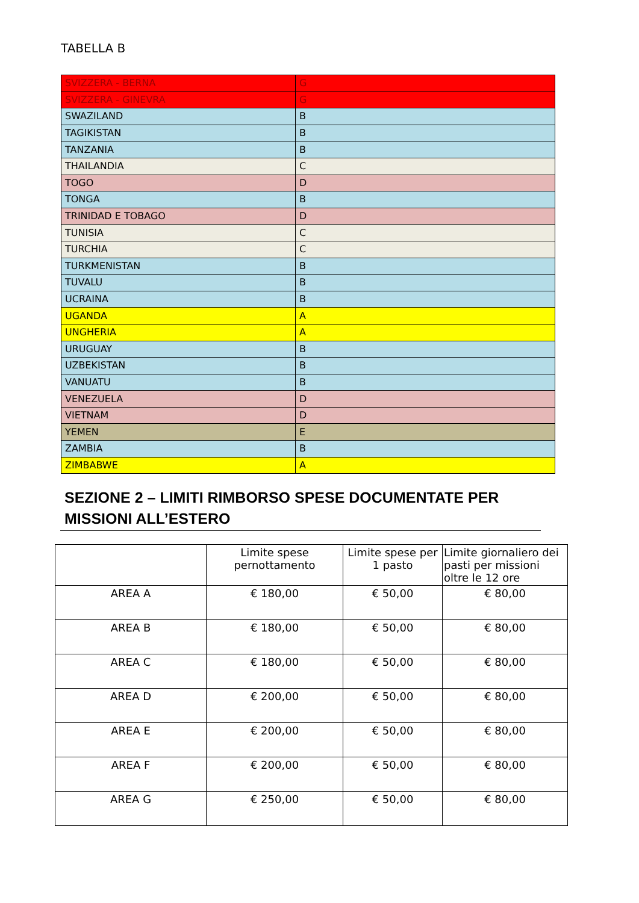TABELLA B
| SVIZZERA - BERNA | G |
| SVIZZERA - GINEVRA | G |
| SWAZILAND | B |
| TAGIKISTAN | B |
| TANZANIA | B |
| THAILANDIA | C |
| TOGO | D |
| TONGA | B |
| TRINIDAD E TOBAGO | D |
| TUNISIA | C |
| TURCHIA | C |
| TURKMENISTAN | B |
| TUVALU | B |
| UCRAINA | B |
| UGANDA | A |
| UNGHERIA | A |
| URUGUAY | B |
| UZBEKISTAN | B |
| VANUATU | B |
| VENEZUELA | D |
| VIETNAM | D |
| YEMEN | E |
| ZAMBIA | B |
| ZIMBABWE | A |
SEZIONE 2 – LIMITI RIMBORSO SPESE DOCUMENTATE PER MISSIONI ALL’ESTERO
| | Limite spese pernottamento | Limite spese per 1 pasto | Limite giornaliero dei pasti per missioni oltre le 12 ore |
| --- | --- | --- | --- |
| AREA A | € 180,00 | € 50,00 | € 80,00 |
| AREA B | € 180,00 | € 50,00 | € 80,00 |
| AREA C | € 180,00 | € 50,00 | € 80,00 |
| AREA D | € 200,00 | € 50,00 | € 80,00 |
| AREA E | € 200,00 | € 50,00 | € 80,00 |
| AREA F | € 200,00 | € 50,00 | € 80,00 |
| AREA G | € 250,00 | € 50,00 | € 80,00 |